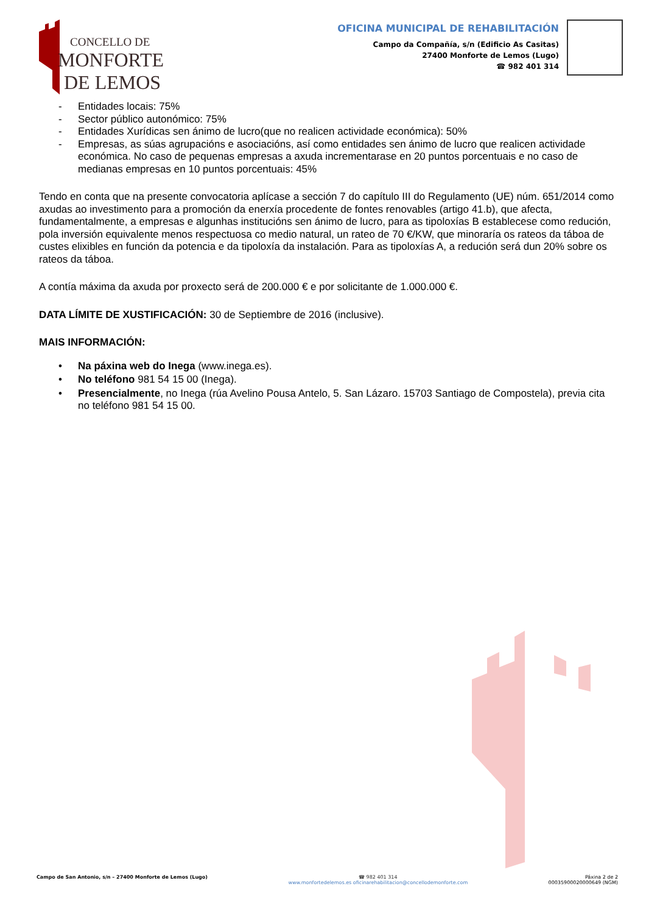CONCELLO DE
MONFORTE
DE LEMOS
OFICINA MUNICIPAL DE REHABILITACIÓN
Campo da Compañía, s/n (Edificio As Casitas)
27400 Monforte de Lemos (Lugo)
☎ 982 401 314
- Entidades locais: 75%
- Sector público autonómico: 75%
- Entidades Xurídicas sen ánimo de lucro(que no realicen actividade económica): 50%
- Empresas, as súas agrupacións e asociacións, así como entidades sen ánimo de lucro que realicen actividade económica. No caso de pequenas empresas a axuda incrementarase en 20 puntos porcentuais e no caso de medianas empresas en 10 puntos porcentuais: 45%
Tendo en conta que na presente convocatoria aplícase a sección 7 do capítulo III do Regulamento (UE) núm. 651/2014 como axudas ao investimento para a promoción da enerxía procedente de fontes renovables (artigo 41.b), que afecta, fundamentalmente, a empresas e algunhas institucións sen ánimo de lucro, para as tipoloxías B establecese como redución, pola inversión equivalente menos respectuosa co medio natural, un rateo de 70 €/KW, que minoraría os rateos da táboa de custes elixibles en función da potencia e da tipoloxía da instalación. Para as tipoloxías A, a redución será dun 20% sobre os rateos da táboa.
A contía máxima da axuda por proxecto será de 200.000 € e por solicitante de 1.000.000 €.
DATA LÍMITE DE XUSTIFICACIÓN: 30 de Septiembre de 2016 (inclusive).
MAIS INFORMACIÓN:
• Na páxina web do Inega (www.inega.es).
• No teléfono 981 54 15 00 (Inega).
• Presencialmente, no Inega (rúa Avelino Pousa Antelo, 5. San Lázaro. 15703 Santiago de Compostela), previa cita no teléfono 981 54 15 00.
Campo de San Antonio, s/n – 27400 Monforte de Lemos (Lugo)
☎ 982 401 314
www.monfortedelemos.es oficinarehabilitacion@concellodemonforte.com
Páxina 2 de 2
00035900020000649 (NGM)